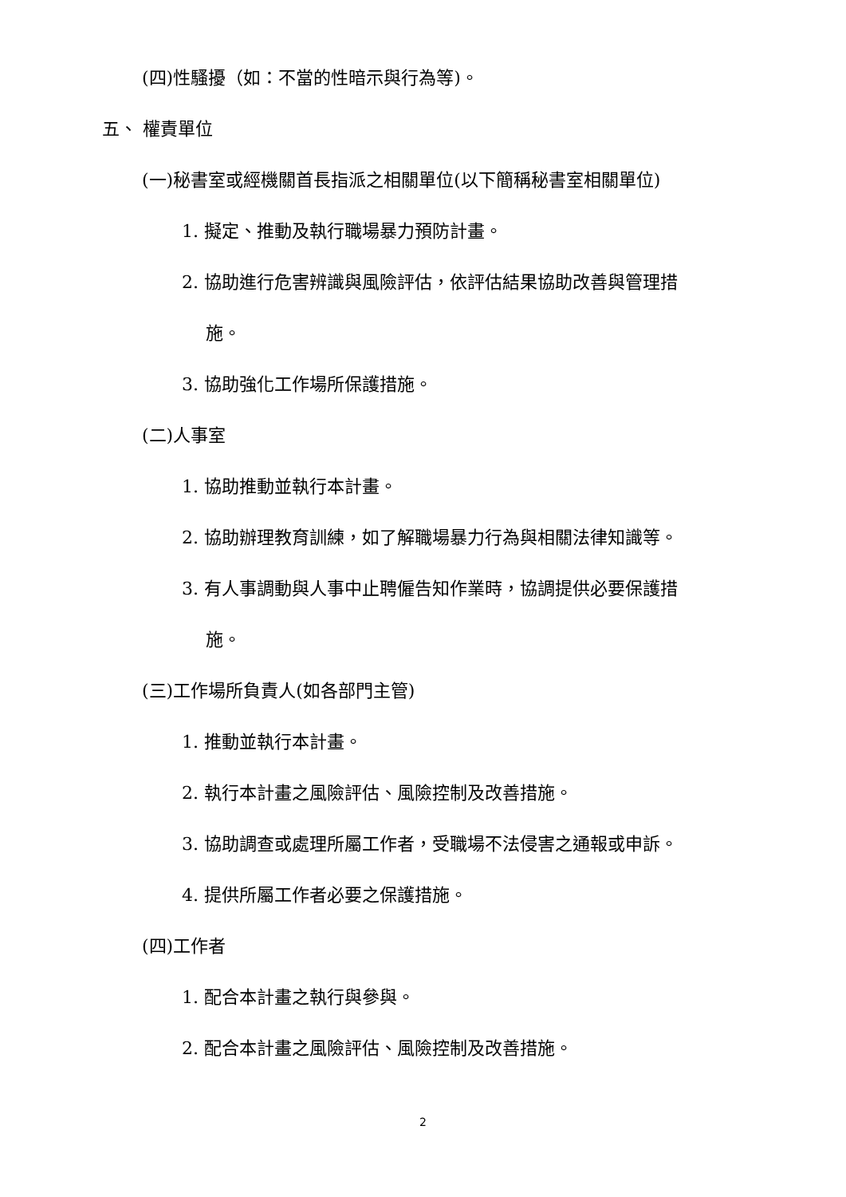(四)性騷擾（如：不當的性暗示與行為等)。
五、 權責單位
(一)秘書室或經機關首長指派之相關單位(以下簡稱秘書室相關單位)
1. 擬定、推動及執行職場暴力預防計畫。
2. 協助進行危害辨識與風險評估，依評估結果協助改善與管理措
施。
3. 協助強化工作場所保護措施。
(二)人事室
1. 協助推動並執行本計畫。
2. 協助辦理教育訓練，如了解職場暴力行為與相關法律知識等。
3. 有人事調動與人事中止聘僱告知作業時，協調提供必要保護措
施。
(三)工作場所負責人(如各部門主管)
1. 推動並執行本計畫。
2. 執行本計畫之風險評估、風險控制及改善措施。
3. 協助調查或處理所屬工作者，受職場不法侵害之通報或申訴。
4. 提供所屬工作者必要之保護措施。
(四)工作者
1. 配合本計畫之執行與參與。
2. 配合本計畫之風險評估、風險控制及改善措施。
2